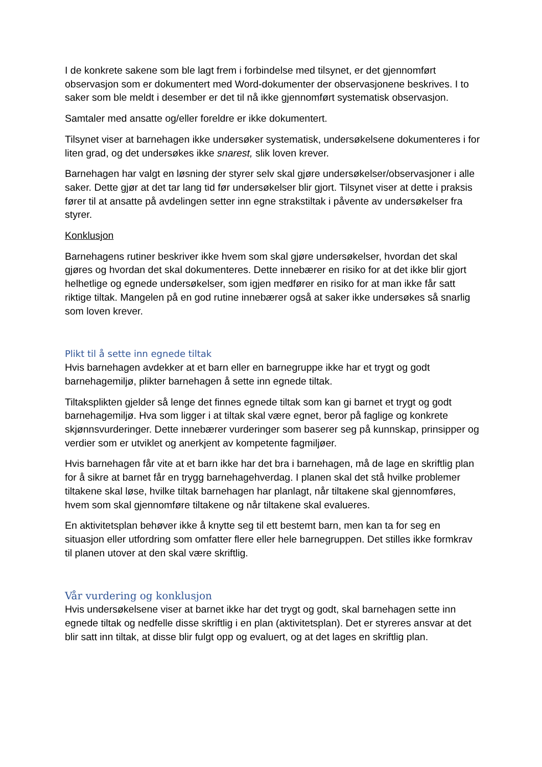I de konkrete sakene som ble lagt frem i forbindelse med tilsynet, er det gjennomført observasjon som er dokumentert med Word-dokumenter der observasjonene beskrives. I to saker som ble meldt i desember er det til nå ikke gjennomført systematisk observasjon.
Samtaler med ansatte og/eller foreldre er ikke dokumentert.
Tilsynet viser at barnehagen ikke undersøker systematisk, undersøkelsene dokumenteres i for liten grad, og det undersøkes ikke snarest, slik loven krever.
Barnehagen har valgt en løsning der styrer selv skal gjøre undersøkelser/observasjoner i alle saker. Dette gjør at det tar lang tid før undersøkelser blir gjort. Tilsynet viser at dette i praksis fører til at ansatte på avdelingen setter inn egne strakstiltak i påvente av undersøkelser fra styrer.
Konklusjon
Barnehagens rutiner beskriver ikke hvem som skal gjøre undersøkelser, hvordan det skal gjøres og hvordan det skal dokumenteres. Dette innebærer en risiko for at det ikke blir gjort helhetlige og egnede undersøkelser, som igjen medfører en risiko for at man ikke får satt riktige tiltak. Mangelen på en god rutine innebærer også at saker ikke undersøkes så snarlig som loven krever.
Plikt til å sette inn egnede tiltak
Hvis barnehagen avdekker at et barn eller en barnegruppe ikke har et trygt og godt barnehagemiljø, plikter barnehagen å sette inn egnede tiltak.
Tiltaksplikten gjelder så lenge det finnes egnede tiltak som kan gi barnet et trygt og godt barnehagemiljø. Hva som ligger i at tiltak skal være egnet, beror på faglige og konkrete skjønnsvurderinger. Dette innebærer vurderinger som baserer seg på kunnskap, prinsipper og verdier som er utviklet og anerkjent av kompetente fagmiljøer.
Hvis barnehagen får vite at et barn ikke har det bra i barnehagen, må de lage en skriftlig plan for å sikre at barnet får en trygg barnehagehverdag. I planen skal det stå hvilke problemer tiltakene skal løse, hvilke tiltak barnehagen har planlagt, når tiltakene skal gjennomføres, hvem som skal gjennomføre tiltakene og når tiltakene skal evalueres.
En aktivitetsplan behøver ikke å knytte seg til ett bestemt barn, men kan ta for seg en situasjon eller utfordring som omfatter flere eller hele barnegruppen. Det stilles ikke formkrav til planen utover at den skal være skriftlig.
Vår vurdering og konklusjon
Hvis undersøkelsene viser at barnet ikke har det trygt og godt, skal barnehagen sette inn egnede tiltak og nedfelle disse skriftlig i en plan (aktivitetsplan). Det er styreres ansvar at det blir satt inn tiltak, at disse blir fulgt opp og evaluert, og at det lages en skriftlig plan.